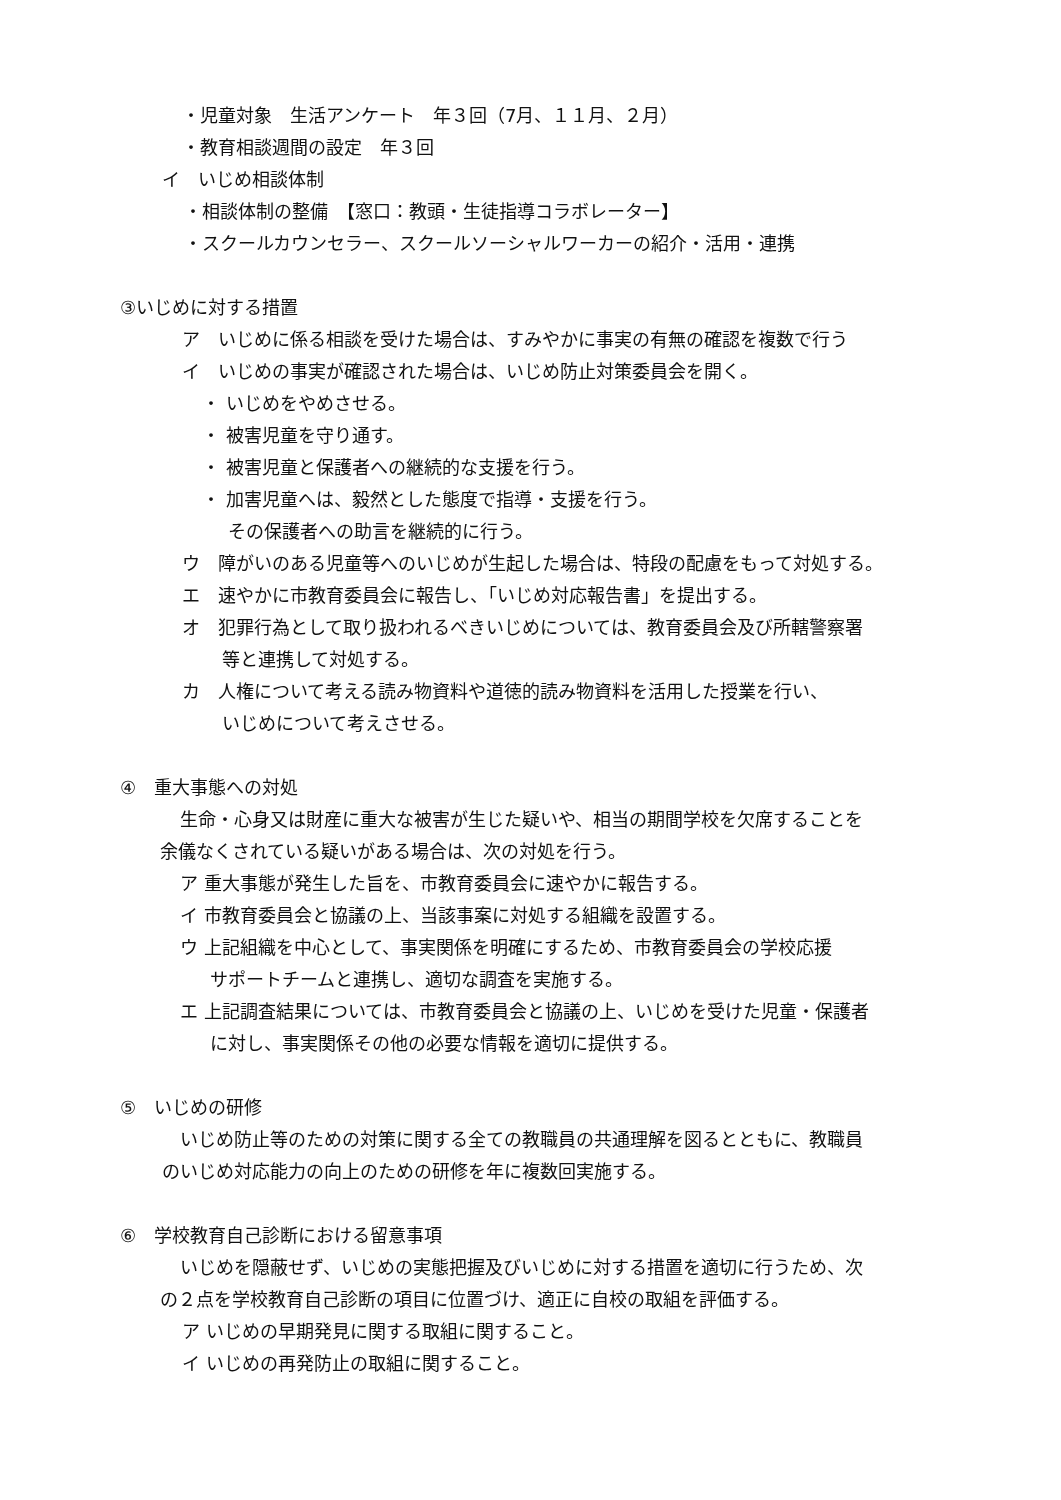・児童対象　生活アンケート　年３回（7月、１１月、２月）
・教育相談週間の設定　年３回
イ　いじめ相談体制
・相談体制の整備　【窓口：教頭・生徒指導コラボレーター】
・スクールカウンセラー、スクールソーシャルワーカーの紹介・活用・連携
③いじめに対する措置
ア　いじめに係る相談を受けた場合は、すみやかに事実の有無の確認を複数で行う
イ　いじめの事実が確認された場合は、いじめ防止対策委員会を開く。
・ いじめをやめさせる。
・ 被害児童を守り通す。
・ 被害児童と保護者への継続的な支援を行う。
・ 加害児童へは、毅然とした態度で指導・支援を行う。
その保護者への助言を継続的に行う。
ウ　障がいのある児童等へのいじめが生起した場合は、特段の配慮をもって対処する。
エ　速やかに市教育委員会に報告し、「いじめ対応報告書」を提出する。
オ　犯罪行為として取り扱われるべきいじめについては、教育委員会及び所轄警察署
等と連携して対処する。
カ　人権について考える読み物資料や道徳的読み物資料を活用した授業を行い、
いじめについて考えさせる。
④　重大事態への対処
生命・心身又は財産に重大な被害が生じた疑いや、相当の期間学校を欠席することを
余儀なくされている疑いがある場合は、次の対処を行う。
ア 重大事態が発生した旨を、市教育委員会に速やかに報告する。
イ 市教育委員会と協議の上、当該事案に対処する組織を設置する。
ウ 上記組織を中心として、事実関係を明確にするため、市教育委員会の学校応援
サポートチームと連携し、適切な調査を実施する。
エ 上記調査結果については、市教育委員会と協議の上、いじめを受けた児童・保護者
に対し、事実関係その他の必要な情報を適切に提供する。
⑤　いじめの研修
いじめ防止等のための対策に関する全ての教職員の共通理解を図るとともに、教職員
のいじめ対応能力の向上のための研修を年に複数回実施する。
⑥　学校教育自己診断における留意事項
いじめを隠蔽せず、いじめの実態把握及びいじめに対する措置を適切に行うため、次
の２点を学校教育自己診断の項目に位置づけ、適正に自校の取組を評価する。
ア いじめの早期発見に関する取組に関すること。
イ いじめの再発防止の取組に関すること。